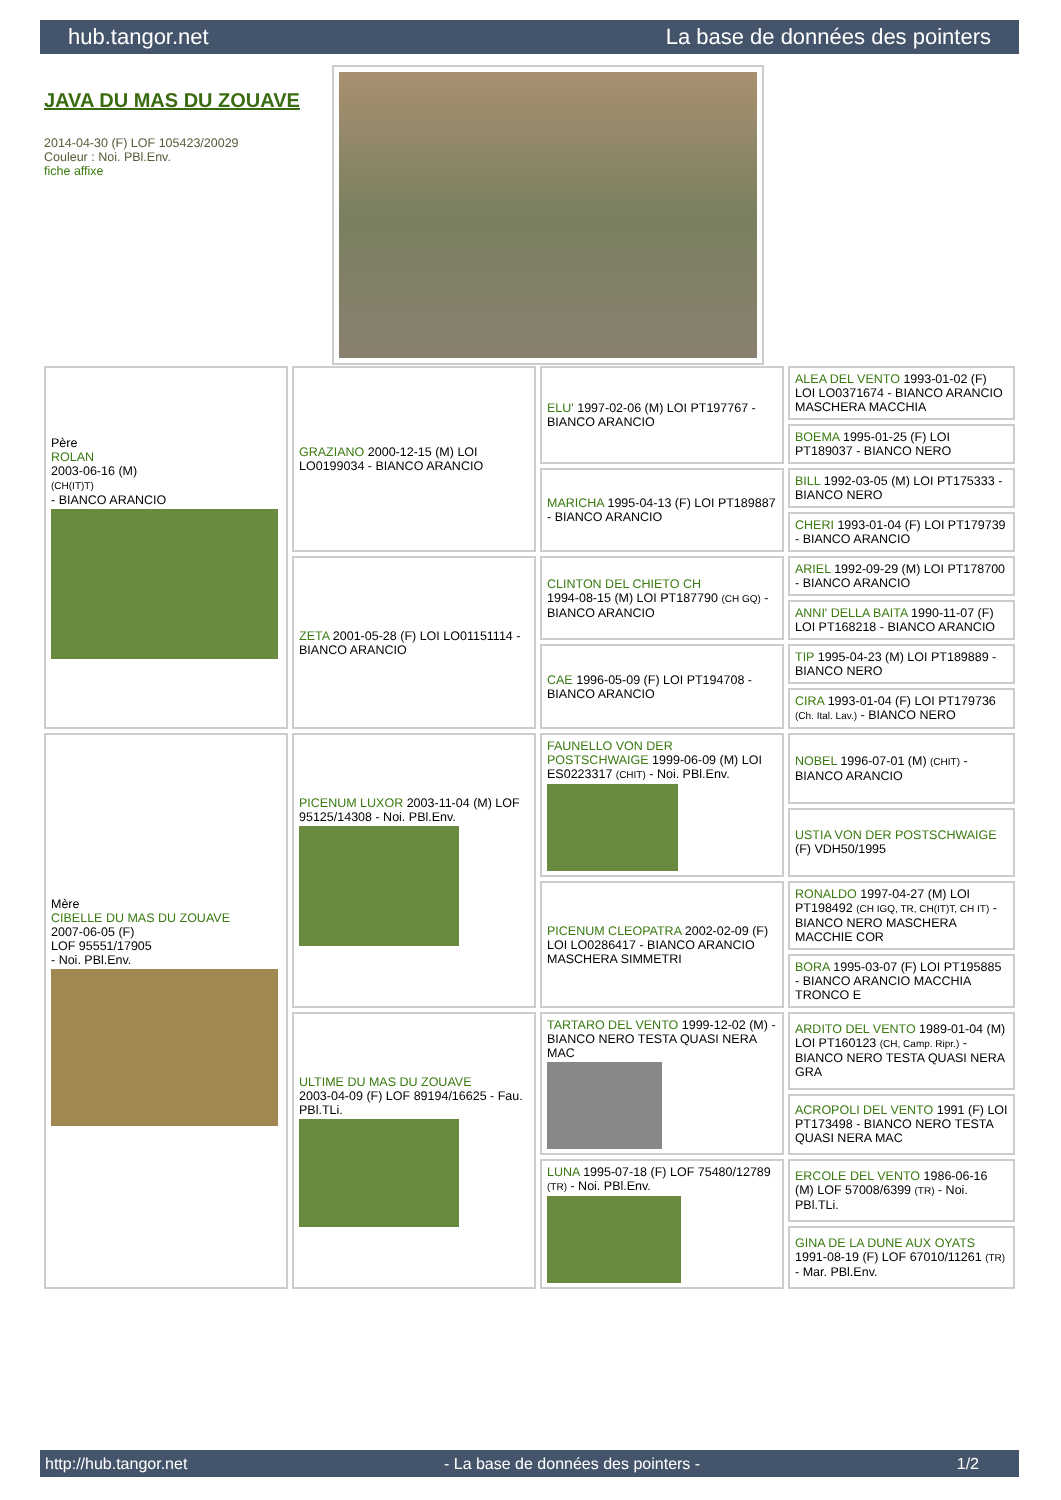hub.tangor.net La base de données des pointers
JAVA DU MAS DU ZOUAVE
2014-04-30 (F) LOF 105423/20029
Couleur : Noi. PBl.Env.
fiche affixe
| Père ROLAN 2003-06-16 (M) (CH(IT)T) - BIANCO ARANCIO | GRAZIANO 2000-12-15 (M) LOI LO0199034 - BIANCO ARANCIO | ELU' 1997-02-06 (M) LOI PT197767 - BIANCO ARANCIO | ALEA DEL VENTO 1993-01-02 (F) LOI LO0371674 - BIANCO ARANCIO MASCHERA MACCHIA |
| | | | BOEMA 1995-01-25 (F) LOI PT189037 - BIANCO NERO |
| | | MARICHA 1995-04-13 (F) LOI PT189887 - BIANCO ARANCIO | BILL 1992-03-05 (M) LOI PT175333 - BIANCO NERO |
| | | | CHERI 1993-01-04 (F) LOI PT179739 - BIANCO ARANCIO |
| | ZETA 2001-05-28 (F) LOI LO01151114 - BIANCO ARANCIO | CLINTON DEL CHIETO CH 1994-08-15 (M) LOI PT187790 (CH GQ) - BIANCO ARANCIO | ARIEL 1992-09-29 (M) LOI PT178700 - BIANCO ARANCIO |
| | | | ANNI' DELLA BAITA 1990-11-07 (F) LOI PT168218 - BIANCO ARANCIO |
| | | CAE 1996-05-09 (F) LOI PT194708 - BIANCO ARANCIO | TIP 1995-04-23 (M) LOI PT189889 - BIANCO NERO |
| | | | CIRA 1993-01-04 (F) LOI PT179736 (Ch. Ital. Lav.) - BIANCO NERO |
| Mère CIBELLE DU MAS DU ZOUAVE 2007-06-05 (F) LOF 95551/17905 - Noi. PBl.Env. | PICENUM LUXOR 2003-11-04 (M) LOF 95125/14308 - Noi. PBl.Env. | FAUNELLO VON DER POSTSCHWAIGE 1999-06-09 (M) LOI ES0223317 (CHIT) - Noi. PBl.Env. | NOBEL 1996-07-01 (M) (CHIT) - BIANCO ARANCIO |
| | | | USTIA VON DER POSTSCHWAIGE (F) VDH50/1995 |
| | | PICENUM CLEOPATRA 2002-02-09 (F) LOI LO0286417 - BIANCO ARANCIO MASCHERA SIMMETRI | RONALDO 1997-04-27 (M) LOI PT198492 (CH IGQ, TR, CH(IT)T, CH IT) - BIANCO NERO MASCHERA MACCHIE COR |
| | | | BORA 1995-03-07 (F) LOI PT195885 - BIANCO ARANCIO MACCHIA TRONCO E |
| | ULTIME DU MAS DU ZOUAVE 2003-04-09 (F) LOF 89194/16625 - Fau. PBl.TLi. | TARTARO DEL VENTO 1999-12-02 (M) - BIANCO NERO TESTA QUASI NERA MAC | ARDITO DEL VENTO 1989-01-04 (M) LOI PT160123 (CH, Camp. Ripr.) - BIANCO NERO TESTA QUASI NERA GRA |
| | | | ACROPOLI DEL VENTO 1991 (F) LOI PT173498 - BIANCO NERO TESTA QUASI NERA MAC |
| | | LUNA 1995-07-18 (F) LOF 75480/12789 (TR) - Noi. PBl.Env. | ERCOLE DEL VENTO 1986-06-16 (M) LOF 57008/6399 (TR) - Noi. PBl.TLi. |
| | | | GINA DE LA DUNE AUX OYATS 1991-08-19 (F) LOF 67010/11261 (TR) - Mar. PBl.Env. |
http://hub.tangor.net - La base de données des pointers - 1/2